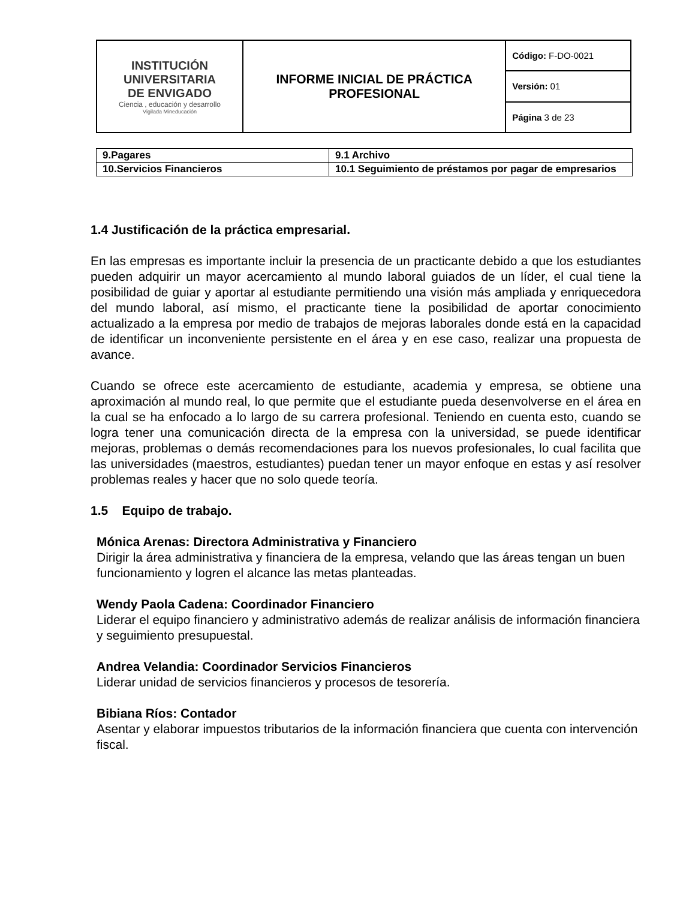| INSTITUCIÓN UNIVERSITARIA DE ENVIGADO Ciencia , educación y desarrollo Vigilada Mineducación | INFORME INICIAL DE PRÁCTICA PROFESIONAL | Código: F-DO-0021 |
| | | Versión: 01 |
| | | Página 3 de 23 |
| 9.Pagares | 9.1 Archivo |
| 10.Servicios Financieros | 10.1 Seguimiento de préstamos por pagar de empresarios |
1.4 Justificación de la práctica empresarial.
En las empresas es importante incluir la presencia de un practicante debido a que los estudiantes pueden adquirir un mayor acercamiento al mundo laboral guiados de un líder, el cual tiene la posibilidad de guiar y aportar al estudiante permitiendo una visión más ampliada y enriquecedora del mundo laboral, así mismo, el practicante tiene la posibilidad de aportar conocimiento actualizado a la empresa por medio de trabajos de mejoras laborales donde está en la capacidad de identificar un inconveniente persistente en el área y en ese caso, realizar una propuesta de avance.
Cuando se ofrece este acercamiento de estudiante, academia y empresa, se obtiene una aproximación al mundo real, lo que permite que el estudiante pueda desenvolverse en el área en la cual se ha enfocado a lo largo de su carrera profesional. Teniendo en cuenta esto, cuando se logra tener una comunicación directa de la empresa con la universidad, se puede identificar mejoras, problemas o demás recomendaciones para los nuevos profesionales, lo cual facilita que las universidades (maestros, estudiantes) puedan tener un mayor enfoque en estas y así resolver problemas reales y hacer que no solo quede teoría.
1.5 Equipo de trabajo.
Mónica Arenas: Directora Administrativa y Financiero
Dirigir la área administrativa y financiera de la empresa, velando que las áreas tengan un buen funcionamiento y logren el alcance las metas planteadas.
Wendy Paola Cadena: Coordinador Financiero
Liderar el equipo financiero y administrativo además de realizar análisis de información financiera y seguimiento presupuestal.
Andrea Velandia: Coordinador Servicios Financieros
Liderar unidad de servicios financieros y procesos de tesorería.
Bibiana Ríos: Contador
Asentar y elaborar impuestos tributarios de la información financiera que cuenta con intervención fiscal.